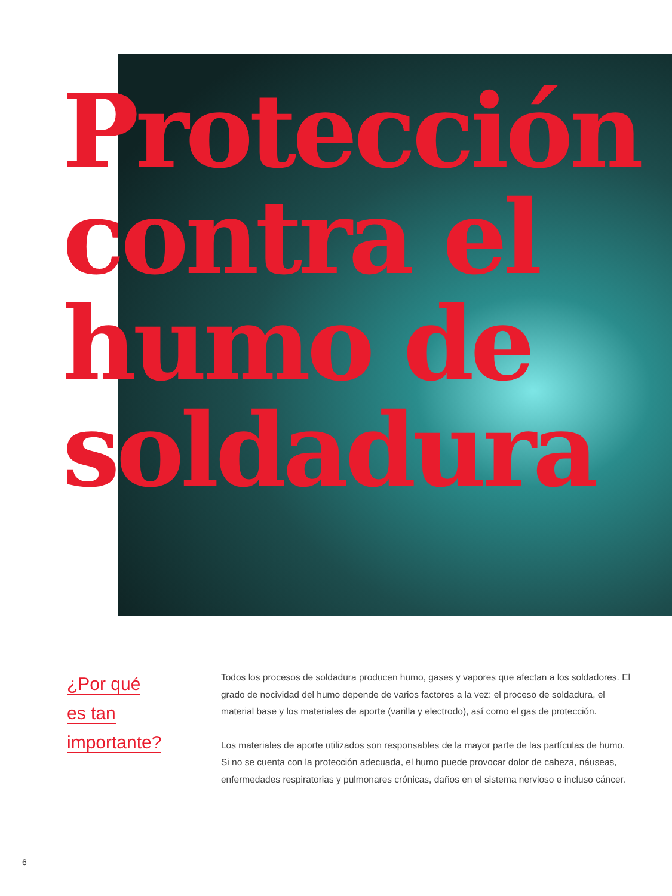Protección
contra el
humo de
soldadura
¿Por qué
es tan
importante?
Todos los procesos de soldadura producen humo, gases y vapores que afectan a los soldadores. El grado de nocividad del humo depende de varios factores a la vez: el proceso de soldadura, el material base y los materiales de aporte (varilla y electrodo), así como el gas de protección.
Los materiales de aporte utilizados son responsables de la mayor parte de las partículas de humo. Si no se cuenta con la protección adecuada, el humo puede provocar dolor de cabeza, náuseas, enfermedades respiratorias y pulmonares crónicas, daños en el sistema nervioso e incluso cáncer.
6